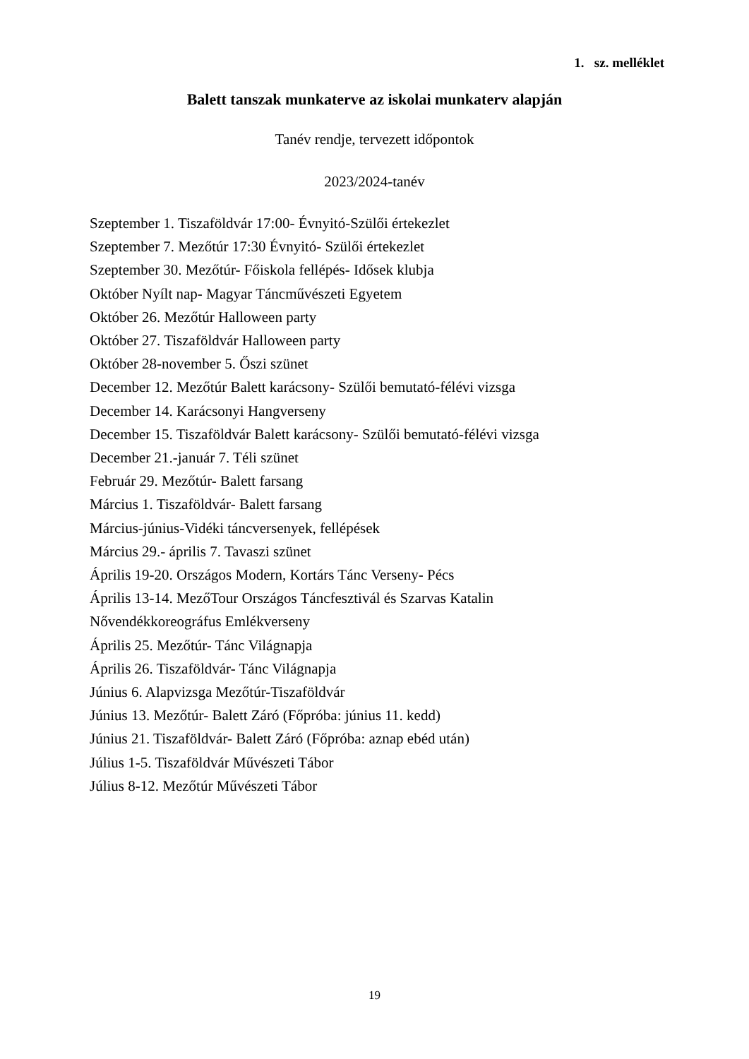1. sz. melléklet
Balett tanszak munkaterve az iskolai munkaterv alapján
Tanév rendje, tervezett időpontok
2023/2024-tanév
Szeptember 1. Tiszaföldvár 17:00- Évnyitó-Szülői értekezlet
Szeptember 7. Mezőtúr 17:30 Évnyitó- Szülői értekezlet
Szeptember 30. Mezőtúr- Főiskola fellépés- Idősek klubja
Október Nyílt nap- Magyar Táncművészeti Egyetem
Október 26. Mezőtúr Halloween party
Október 27. Tiszaföldvár Halloween party
Október 28-november 5. Őszi szünet
December 12. Mezőtúr Balett karácsony- Szülői bemutató-félévi vizsga
December 14. Karácsonyi Hangverseny
December 15. Tiszaföldvár Balett karácsony- Szülői bemutató-félévi vizsga
December 21.-január 7. Téli szünet
Február 29. Mezőtúr- Balett farsang
Március 1. Tiszaföldvár- Balett farsang
Március-június-Vidéki táncversenyek, fellépések
Március 29.- április 7. Tavaszi szünet
Április 19-20. Országos Modern, Kortárs Tánc Verseny- Pécs
Április 13-14. MezőTour Országos Táncfesztivál és Szarvas Katalin
Nővendékkoreográfus Emlékverseny
Április 25. Mezőtúr- Tánc Világnapja
Április 26. Tiszaföldvár- Tánc Világnapja
Június 6. Alapvizsga Mezőtúr-Tiszaföldvár
Június 13. Mezőtúr- Balett Záró (Főpróba: június 11. kedd)
Június 21. Tiszaföldvár- Balett Záró (Főpróba: aznap ebéd után)
Július 1-5. Tiszaföldvár Művészeti Tábor
Július 8-12. Mezőtúr Művészeti Tábor
19